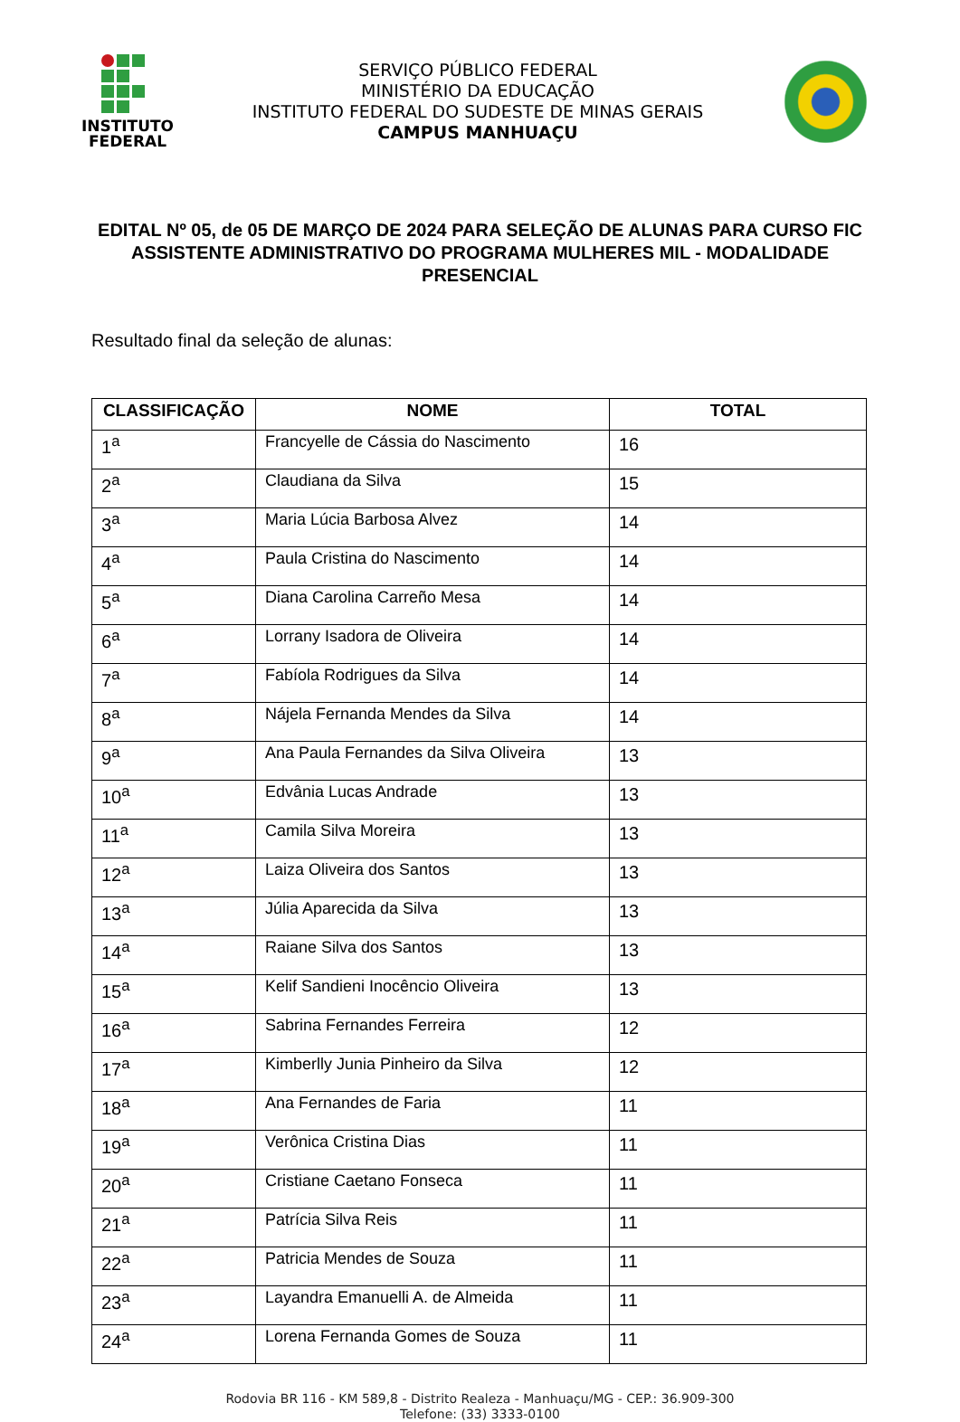INSTITUTO
FEDERAL
SERVIÇO PÚBLICO FEDERAL
MINISTÉRIO DA EDUCAÇÃO
INSTITUTO FEDERAL DO SUDESTE DE MINAS GERAIS
CAMPUS MANHUAÇU
EDITAL Nº 05, de 05 DE MARÇO DE 2024 PARA SELEÇÃO DE ALUNAS PARA CURSO FIC ASSISTENTE ADMINISTRATIVO DO PROGRAMA MULHERES MIL - MODALIDADE PRESENCIAL
Resultado final da seleção de alunas:
| CLASSIFICAÇÃO | NOME | TOTAL |
| --- | --- | --- |
| 1<sup>a</sup> | Francyelle de Cássia do Nascimento | 16 |
| 2<sup>a</sup> | Claudiana da Silva | 15 |
| 3<sup>a</sup> | Maria Lúcia Barbosa Alvez | 14 |
| 4<sup>a</sup> | Paula Cristina do Nascimento | 14 |
| 5<sup>a</sup> | Diana Carolina Carreño Mesa | 14 |
| 6<sup>a</sup> | Lorrany Isadora de Oliveira | 14 |
| 7<sup>a</sup> | Fabíola Rodrigues da Silva | 14 |
| 8<sup>a</sup> | Nájela Fernanda Mendes da Silva | 14 |
| 9<sup>a</sup> | Ana Paula Fernandes da Silva Oliveira | 13 |
| 10<sup>a</sup> | Edvânia Lucas Andrade | 13 |
| 11<sup>a</sup> | Camila Silva Moreira | 13 |
| 12<sup>a</sup> | Laiza Oliveira dos Santos | 13 |
| 13<sup>a</sup> | Júlia Aparecida da Silva | 13 |
| 14<sup>a</sup> | Raiane Silva dos Santos | 13 |
| 15<sup>a</sup> | Kelif Sandieni Inocêncio Oliveira | 13 |
| 16<sup>a</sup> | Sabrina Fernandes Ferreira | 12 |
| 17<sup>a</sup> | Kimberlly Junia Pinheiro da Silva | 12 |
| 18<sup>a</sup> | Ana Fernandes de Faria | 11 |
| 19<sup>a</sup> | Verônica Cristina Dias | 11 |
| 20<sup>a</sup> | Cristiane Caetano Fonseca | 11 |
| 21<sup>a</sup> | Patrícia Silva Reis | 11 |
| 22<sup>a</sup> | Patricia Mendes de Souza | 11 |
| 23<sup>a</sup> | Layandra Emanuelli A. de Almeida | 11 |
| 24<sup>a</sup> | Lorena Fernanda Gomes de Souza | 11 |
Rodovia BR 116 - KM 589,8 - Distrito Realeza - Manhuaçu/MG - CEP.: 36.909-300
Telefone: (33) 3333-0100